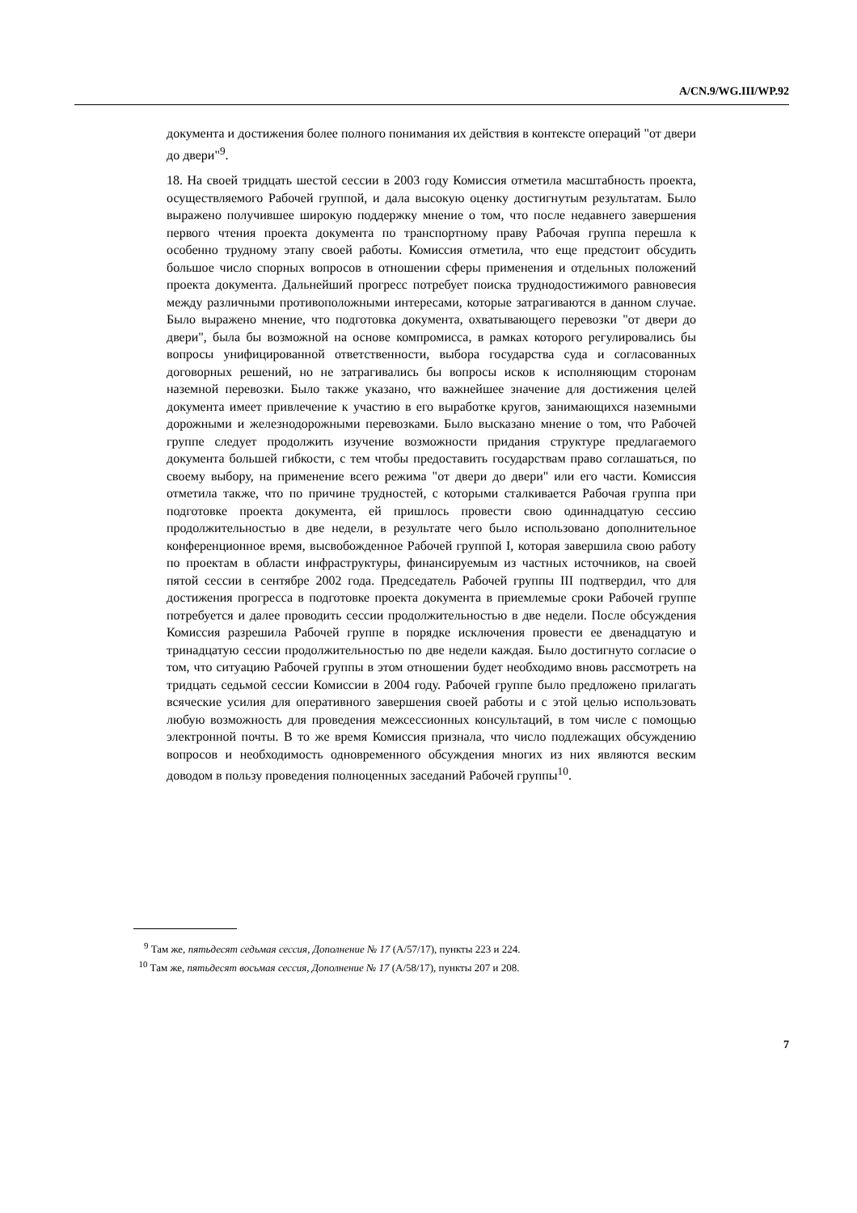A/CN.9/WG.III/WP.92
документа и достижения более полного понимания их действия в контексте операций "от двери до двери"<sup>9</sup>.
18. На своей тридцать шестой сессии в 2003 году Комиссия отметила масштабность проекта, осуществляемого Рабочей группой, и дала высокую оценку достигнутым результатам. Было выражено получившее широкую поддержку мнение о том, что после недавнего завершения первого чтения проекта документа по транспортному праву Рабочая группа перешла к особенно трудному этапу своей работы. Комиссия отметила, что еще предстоит обсудить большое число спорных вопросов в отношении сферы применения и отдельных положений проекта документа. Дальнейший прогресс потребует поиска труднодостижимого равновесия между различными противоположными интересами, которые затрагиваются в данном случае. Было выражено мнение, что подготовка документа, охватывающего перевозки "от двери до двери", была бы возможной на основе компромисса, в рамках которого регулировались бы вопросы унифицированной ответственности, выбора государства суда и согласованных договорных решений, но не затрагивались бы вопросы исков к исполняющим сторонам наземной перевозки. Было также указано, что важнейшее значение для достижения целей документа имеет привлечение к участию в его выработке кругов, занимающихся наземными дорожными и железнодорожными перевозками. Было высказано мнение о том, что Рабочей группе следует продолжить изучение возможности придания структуре предлагаемого документа большей гибкости, с тем чтобы предоставить государствам право соглашаться, по своему выбору, на применение всего режима "от двери до двери" или его части. Комиссия отметила также, что по причине трудностей, с которыми сталкивается Рабочая группа при подготовке проекта документа, ей пришлось провести свою одиннадцатую сессию продолжительностью в две недели, в результате чего было использовано дополнительное конференционное время, высвобожденное Рабочей группой I, которая завершила свою работу по проектам в области инфраструктуры, финансируемым из частных источников, на своей пятой сессии в сентябре 2002 года. Председатель Рабочей группы III подтвердил, что для достижения прогресса в подготовке проекта документа в приемлемые сроки Рабочей группе потребуется и далее проводить сессии продолжительностью в две недели. После обсуждения Комиссия разрешила Рабочей группе в порядке исключения провести ее двенадцатую и тринадцатую сессии продолжительностью по две недели каждая. Было достигнуто согласие о том, что ситуацию Рабочей группы в этом отношении будет необходимо вновь рассмотреть на тридцать седьмой сессии Комиссии в 2004 году. Рабочей группе было предложено прилагать всяческие усилия для оперативного завершения своей работы и с этой целью использовать любую возможность для проведения межсессионных консультаций, в том числе с помощью электронной почты. В то же время Комиссия признала, что число подлежащих обсуждению вопросов и необходимость одновременного обсуждения многих из них являются веским доводом в пользу проведения полноценных заседаний Рабочей группы<sup>10</sup>.
<sup>9</sup> Там же, пятьдесят седьмая сессия, Дополнение № 17 (A/57/17), пункты 223 и 224.
<sup>10</sup> Там же, пятьдесят восьмая сессия, Дополнение № 17 (A/58/17), пункты 207 и 208.
7